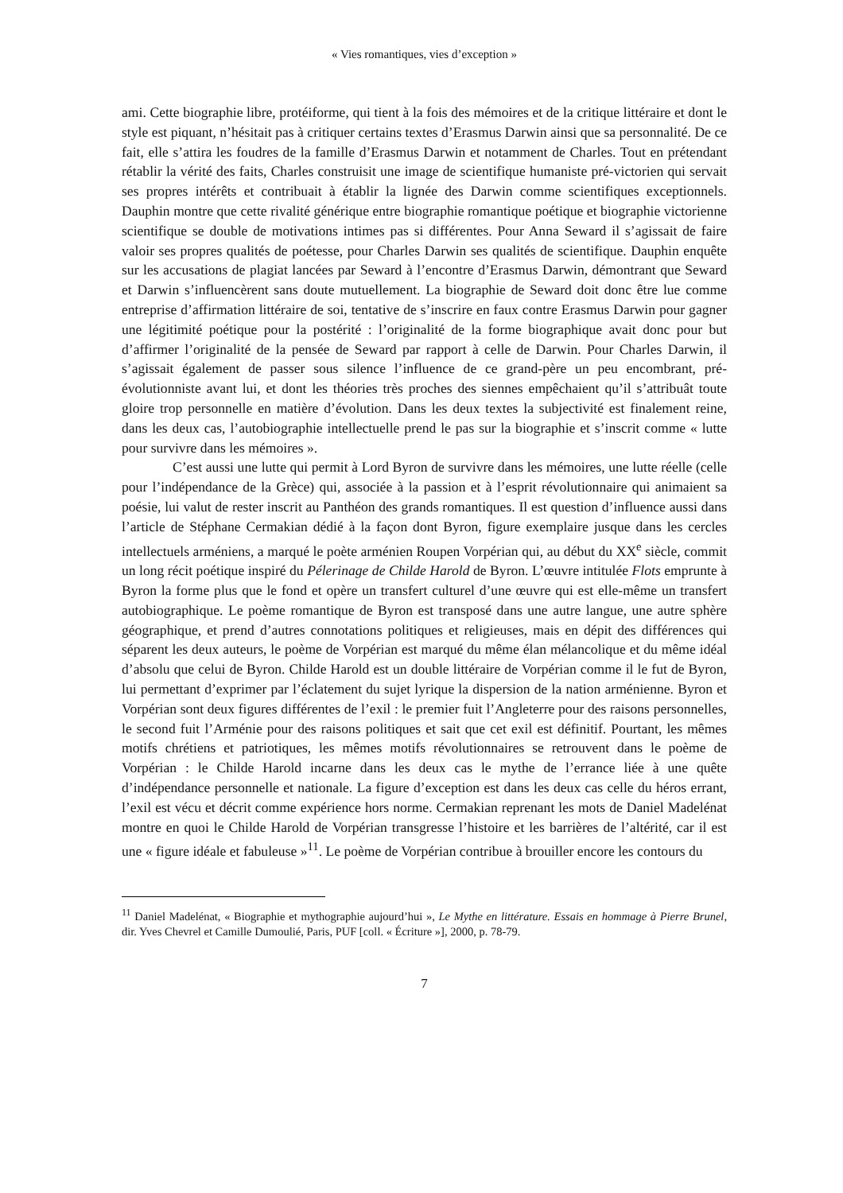« Vies romantiques, vies d’exception »
ami. Cette biographie libre, protéiforme, qui tient à la fois des mémoires et de la critique littéraire et dont le style est piquant, n’hésitait pas à critiquer certains textes d’Erasmus Darwin ainsi que sa personnalité. De ce fait, elle s’attira les foudres de la famille d’Erasmus Darwin et notamment de Charles. Tout en prétendant rétablir la vérité des faits, Charles construisit une image de scientifique humaniste pré-victorien qui servait ses propres intérêts et contribuait à établir la lignée des Darwin comme scientifiques exceptionnels. Dauphin montre que cette rivalité générique entre biographie romantique poétique et biographie victorienne scientifique se double de motivations intimes pas si différentes. Pour Anna Seward il s’agissait de faire valoir ses propres qualités de poétesse, pour Charles Darwin ses qualités de scientifique. Dauphin enquête sur les accusations de plagiat lancées par Seward à l’encontre d’Erasmus Darwin, démontrant que Seward et Darwin s’influencèrent sans doute mutuellement. La biographie de Seward doit donc être lue comme entreprise d’affirmation littéraire de soi, tentative de s’inscrire en faux contre Erasmus Darwin pour gagner une légitimité poétique pour la postérité : l’originalité de la forme biographique avait donc pour but d’affirmer l’originalité de la pensée de Seward par rapport à celle de Darwin. Pour Charles Darwin, il s’agissait également de passer sous silence l’influence de ce grand-père un peu encombrant, pré-évolutionniste avant lui, et dont les théories très proches des siennes empêchaient qu’il s’attribuât toute gloire trop personnelle en matière d’évolution. Dans les deux textes la subjectivité est finalement reine, dans les deux cas, l’autobiographie intellectuelle prend le pas sur la biographie et s’inscrit comme « lutte pour survivre dans les mémoires ».
C’est aussi une lutte qui permit à Lord Byron de survivre dans les mémoires, une lutte réelle (celle pour l’indépendance de la Grèce) qui, associée à la passion et à l’esprit révolutionnaire qui animaient sa poésie, lui valut de rester inscrit au Panthéon des grands romantiques. Il est question d’influence aussi dans l’article de Stéphane Cermakian dédié à la façon dont Byron, figure exemplaire jusque dans les cercles intellectuels arméniens, a marqué le poète arménien Roupen Vorpérian qui, au début du XX<sup>e</sup> siècle, commit un long récit poétique inspiré du Pélerinage de Childe Harold de Byron. L’œuvre intitulée Flots emprunte à Byron la forme plus que le fond et opère un transfert culturel d’une œuvre qui est elle-même un transfert autobiographique. Le poème romantique de Byron est transposé dans une autre langue, une autre sphère géographique, et prend d’autres connotations politiques et religieuses, mais en dépit des différences qui séparent les deux auteurs, le poème de Vorpérian est marqué du même élan mélancolique et du même idéal d’absolu que celui de Byron. Childe Harold est un double littéraire de Vorpérian comme il le fut de Byron, lui permettant d’exprimer par l’éclatement du sujet lyrique la dispersion de la nation arménienne. Byron et Vorpérian sont deux figures différentes de l’exil : le premier fuit l’Angleterre pour des raisons personnelles, le second fuit l’Arménie pour des raisons politiques et sait que cet exil est définitif. Pourtant, les mêmes motifs chrétiens et patriotiques, les mêmes motifs révolutionnaires se retrouvent dans le poème de Vorpérian : le Childe Harold incarne dans les deux cas le mythe de l’errance liée à une quête d’indépendance personnelle et nationale. La figure d’exception est dans les deux cas celle du héros errant, l’exil est vécu et décrit comme expérience hors norme. Cermakian reprenant les mots de Daniel Madelénat montre en quoi le Childe Harold de Vorpérian transgresse l’histoire et les barrières de l’altérité, car il est une « figure idéale et fabuleuse »<sup>11</sup>. Le poème de Vorpérian contribue à brouiller encore les contours du
<sup>11</sup> Daniel Madelénat, « Biographie et mythographie aujourd’hui », Le Mythe en littérature. Essais en hommage à Pierre Brunel, dir. Yves Chevrel et Camille Dumoulié, Paris, PUF [coll. « Écriture »], 2000, p. 78-79.
7